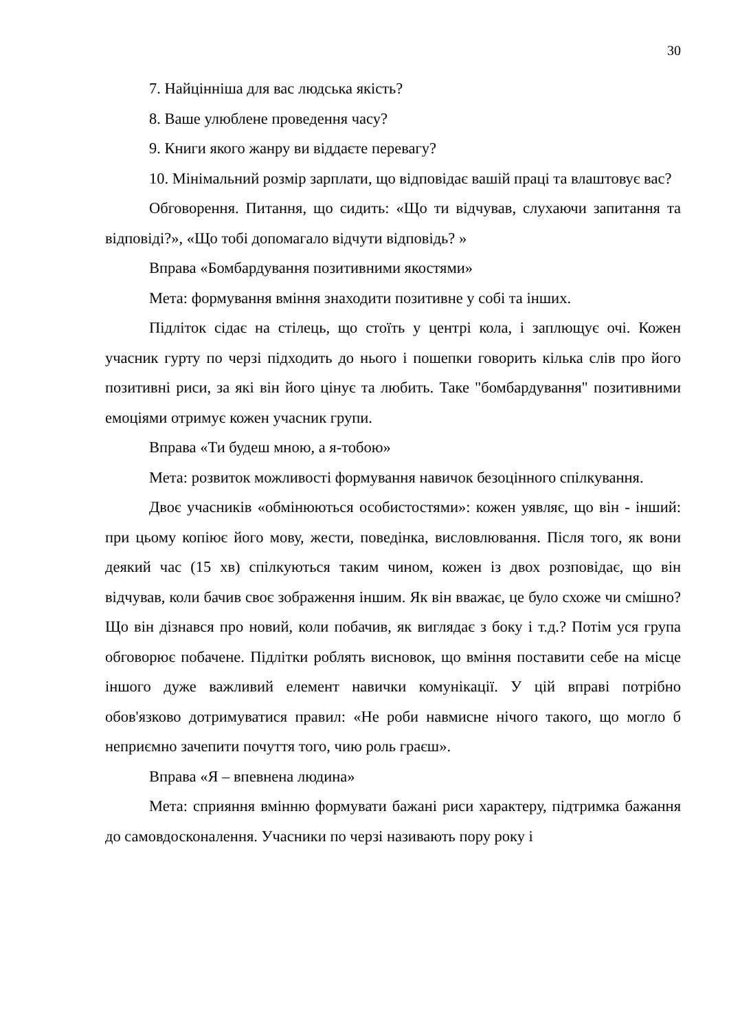30
7. Найцінніша для вас людська якість?
8. Ваше улюблене проведення часу?
9. Книги якого жанру ви віддаєте перевагу?
10. Мінімальний розмір зарплати, що відповідає вашій праці та влаштовує вас?
Обговорення. Питання, що сидить: «Що ти відчував, слухаючи запитання та відповіді?», «Що тобі допомагало відчути відповідь? »
Вправа «Бомбардування позитивними якостями»
Мета: формування вміння знаходити позитивне у собі та інших.
Підліток сідає на стілець, що стоїть у центрі кола, і заплющує очі. Кожен учасник гурту по черзі підходить до нього і пошепки говорить кілька слів про його позитивні риси, за які він його цінує та любить. Таке "бомбардування" позитивними емоціями отримує кожен учасник групи.
Вправа «Ти будеш мною, а я-тобою»
Мета: розвиток можливості формування навичок безоцінного спілкування.
Двоє учасників «обмінюються особистостями»: кожен уявляє, що він - інший: при цьому копіює його мову, жести, поведінка, висловлювання. Після того, як вони деякий час (15 хв) спілкуються таким чином, кожен із двох розповідає, що він відчував, коли бачив своє зображення іншим. Як він вважає, це було схоже чи смішно? Що він дізнався про новий, коли побачив, як виглядає з боку і т.д.? Потім уся група обговорює побачене. Підлітки роблять висновок, що вміння поставити себе на місце іншого дуже важливий елемент навички комунікації. У цій вправі потрібно обов'язково дотримуватися правил: «Не роби навмисне нічого такого, що могло б неприємно зачепити почуття того, чию роль граєш».
Вправа «Я – впевнена людина»
Мета: сприяння вмінню формувати бажані риси характеру, підтримка бажання до самовдосконалення. Учасники по черзі називають пору року і